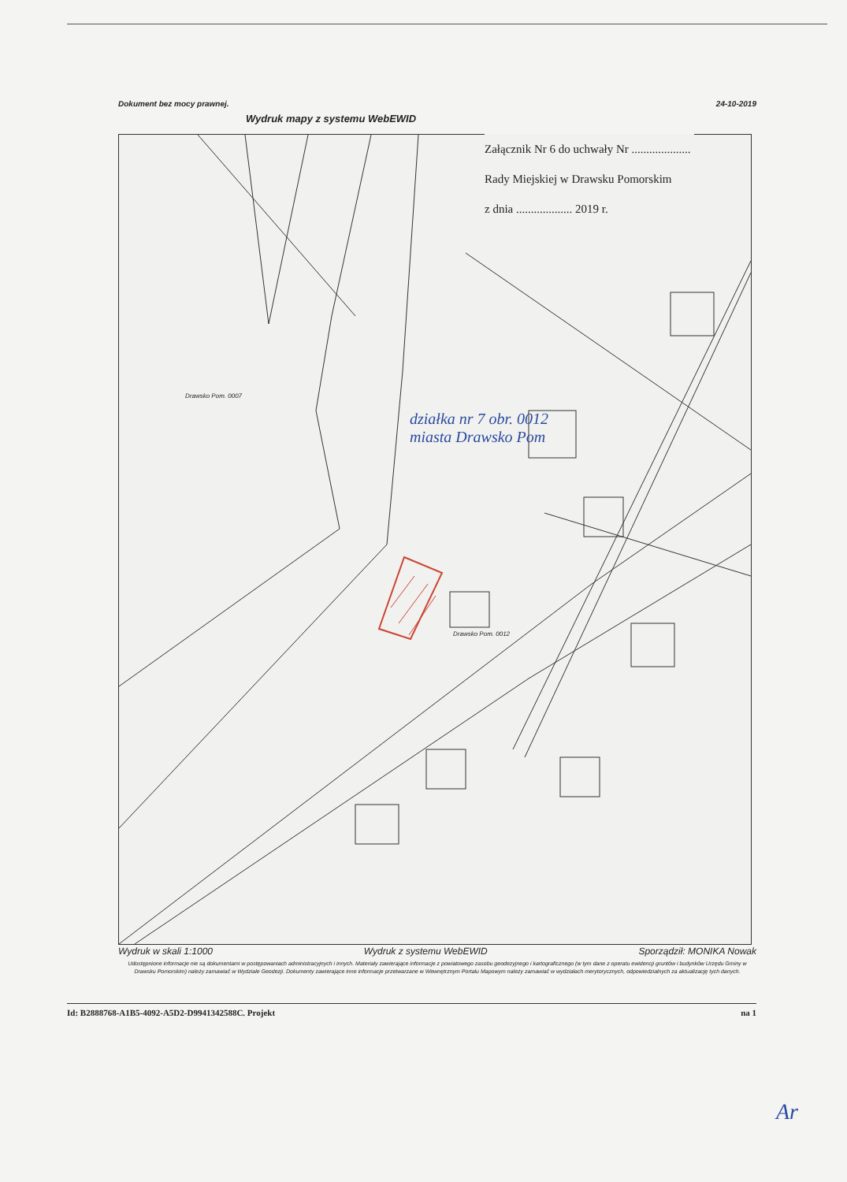Dokument bez mocy prawnej. 24-10-2019
Wydruk mapy z systemu WebEWID
Załącznik Nr 6 do uchwały Nr ....................
Rady Miejskiej w Drawsku Pomorskim
z dnia ................... 2019 r.
Drawsko Pom. 0007
Drawsko Pom. 0012
działka nr 7 obr. 0012
miasta Drawsko Pom
Wydruk w skali 1:1000 Wydruk z systemu WebEWID Sporządził: MONIKA Nowak
Udostępnione informacje nie są dokumentami w postępowaniach administracyjnych i innych. Materiały zawierające informacje z powiatowego zasobu geodezyjnego i kartograficznego (w tym dane z operatu ewidencji gruntów i budynków Urzędu Gminy w Drawsku Pomorskim) należy zamawiać w Wydziale Geodezji. Dokumenty zawierające inne informacje przetwarzane w Wewnętrznym Portalu Mapowym należy zamawiać w wydziałach merytorycznych, odpowiedzialnych za aktualizację tych danych.
Id: B2888768-A1B5-4092-A5D2-D9941342588C. Projekt na 1
Ar